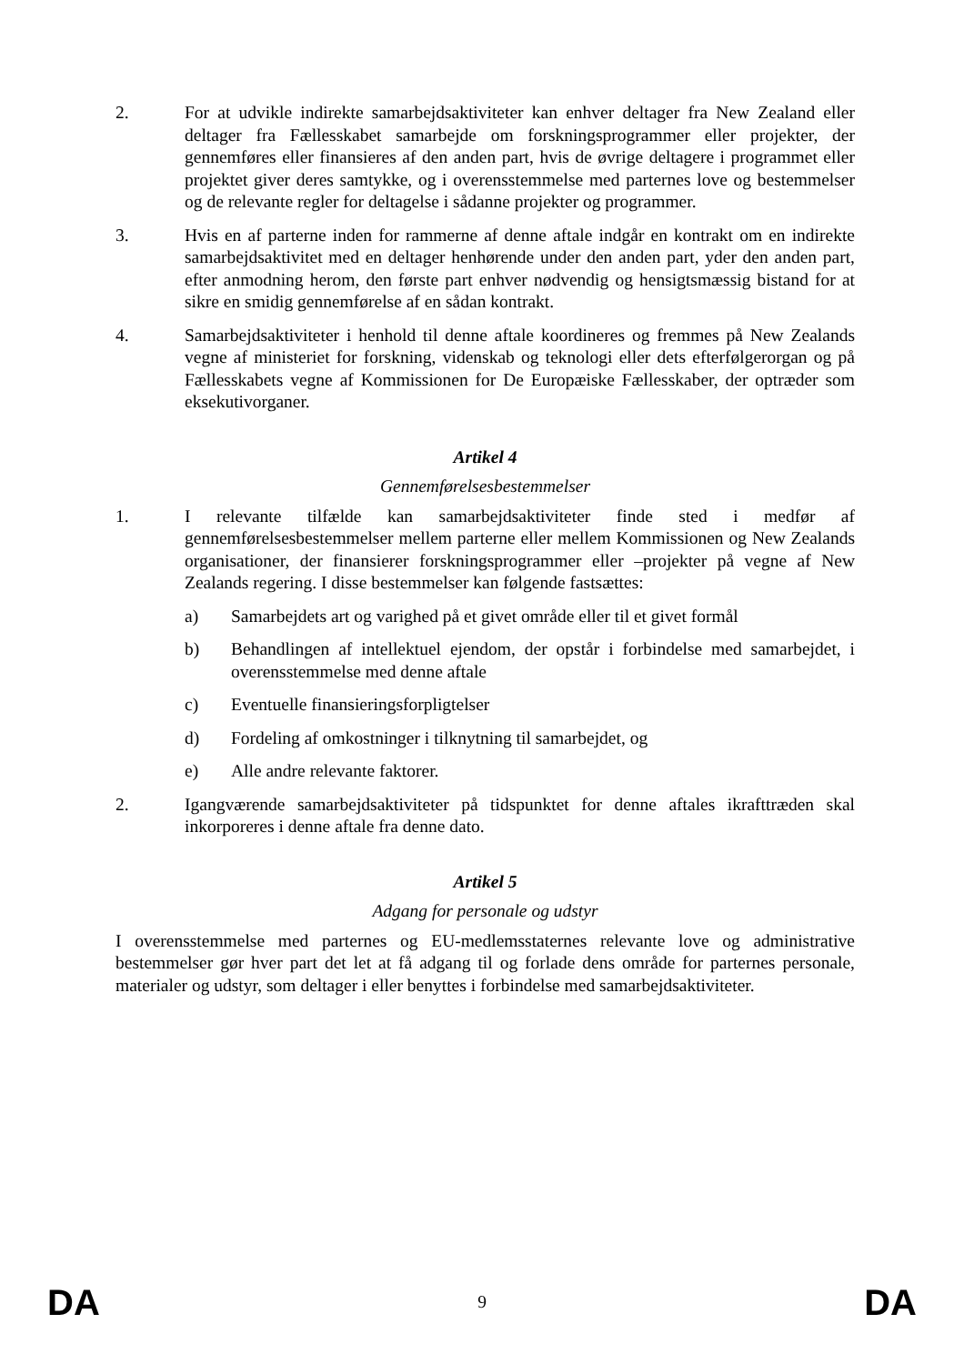2. For at udvikle indirekte samarbejdsaktiviteter kan enhver deltager fra New Zealand eller deltager fra Fællesskabet samarbejde om forskningsprogrammer eller projekter, der gennemføres eller finansieres af den anden part, hvis de øvrige deltagere i programmet eller projektet giver deres samtykke, og i overensstemmelse med parternes love og bestemmelser og de relevante regler for deltagelse i sådanne projekter og programmer.
3. Hvis en af parterne inden for rammerne af denne aftale indgår en kontrakt om en indirekte samarbejdsaktivitet med en deltager henhørende under den anden part, yder den anden part, efter anmodning herom, den første part enhver nødvendig og hensigtsmæssig bistand for at sikre en smidig gennemførelse af en sådan kontrakt.
4. Samarbejdsaktiviteter i henhold til denne aftale koordineres og fremmes på New Zealands vegne af ministeriet for forskning, videnskab og teknologi eller dets efterfølgerorgan og på Fællesskabets vegne af Kommissionen for De Europæiske Fællesskaber, der optræder som eksekutivorganer.
Artikel 4
Gennemførelsesbestemmelser
1. I relevante tilfælde kan samarbejdsaktiviteter finde sted i medfør af gennemførelsesbestemmelser mellem parterne eller mellem Kommissionen og New Zealands organisationer, der finansierer forskningsprogrammer eller –projekter på vegne af New Zealands regering. I disse bestemmelser kan følgende fastsættes:
a) Samarbejdets art og varighed på et givet område eller til et givet formål
b) Behandlingen af intellektuel ejendom, der opstår i forbindelse med samarbejdet, i overensstemmelse med denne aftale
c) Eventuelle finansieringsforpligtelser
d) Fordeling af omkostninger i tilknytning til samarbejdet, og
e) Alle andre relevante faktorer.
2. Igangværende samarbejdsaktiviteter på tidspunktet for denne aftales ikrafttræden skal inkorporeres i denne aftale fra denne dato.
Artikel 5
Adgang for personale og udstyr
I overensstemmelse med parternes og EU-medlemsstaternes relevante love og administrative bestemmelser gør hver part det let at få adgang til og forlade dens område for parternes personale, materialer og udstyr, som deltager i eller benyttes i forbindelse med samarbejdsaktiviteter.
DA 9 DA